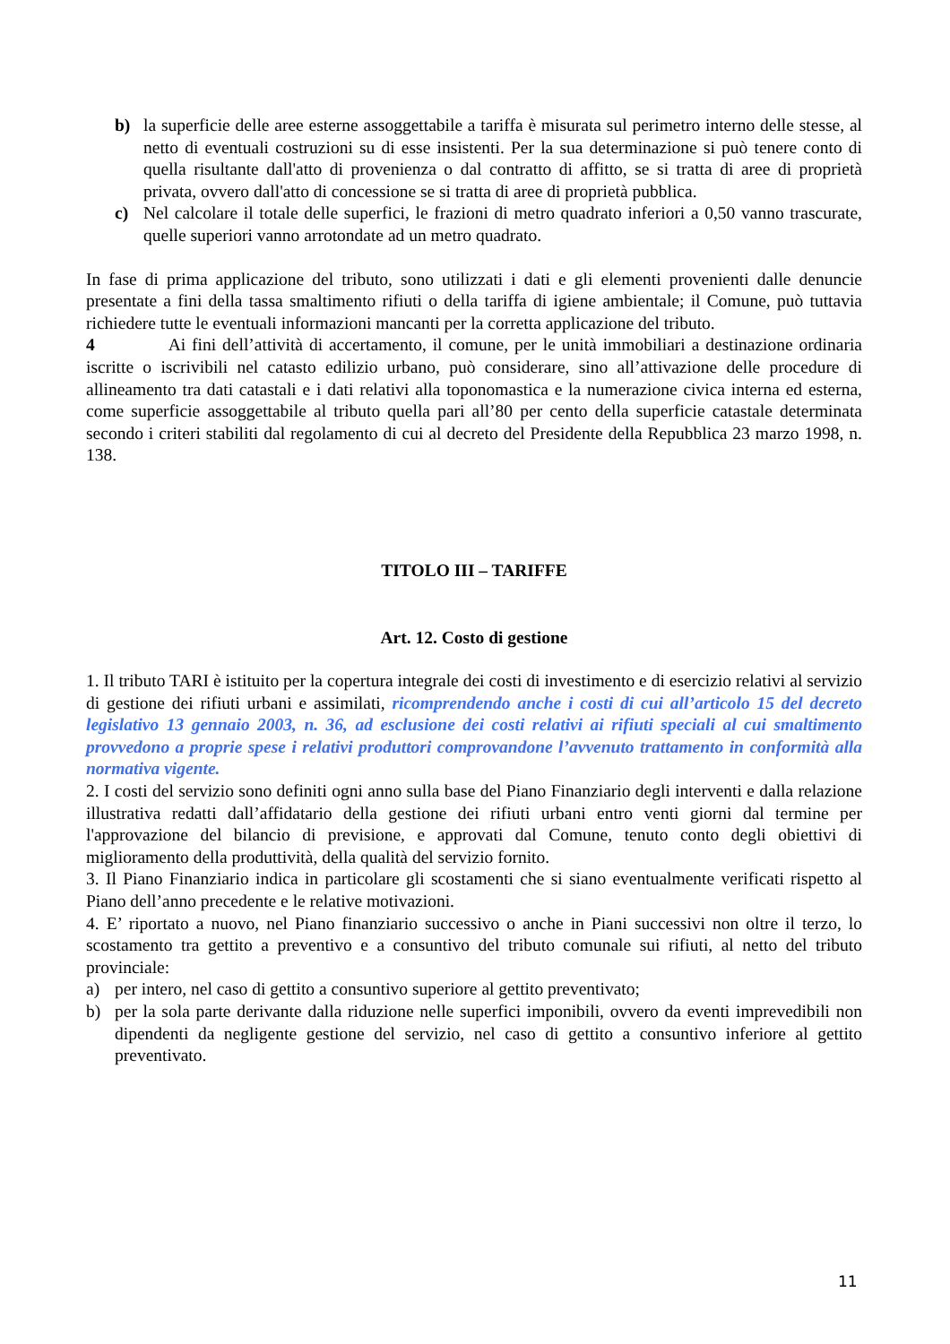b) la superficie delle aree esterne assoggettabile a tariffa è misurata sul perimetro interno delle stesse, al netto di eventuali costruzioni su di esse insistenti. Per la sua determinazione si può tenere conto di quella risultante dall'atto di provenienza o dal contratto di affitto, se si tratta di aree di proprietà privata, ovvero dall'atto di concessione se si tratta di aree di proprietà pubblica.
c) Nel calcolare il totale delle superfici, le frazioni di metro quadrato inferiori a 0,50 vanno trascurate, quelle superiori vanno arrotondate ad un metro quadrato.
In fase di prima applicazione del tributo, sono utilizzati i dati e gli elementi provenienti dalle denuncie presentate a fini della tassa smaltimento rifiuti o della tariffa di igiene ambientale; il Comune, può tuttavia richiedere tutte le eventuali informazioni mancanti per la corretta applicazione del tributo.
4 Ai fini dell’attività di accertamento, il comune, per le unità immobiliari a destinazione ordinaria iscritte o iscrivibili nel catasto edilizio urbano, può considerare, sino all’attivazione delle procedure di allineamento tra dati catastali e i dati relativi alla toponomastica e la numerazione civica interna ed esterna, come superficie assoggettabile al tributo quella pari all’80 per cento della superficie catastale determinata secondo i criteri stabiliti dal regolamento di cui al decreto del Presidente della Repubblica 23 marzo 1998, n. 138.
TITOLO III – TARIFFE
Art. 12. Costo di gestione
1. Il tributo TARI è istituito per la copertura integrale dei costi di investimento e di esercizio relativi al servizio di gestione dei rifiuti urbani e assimilati, ricomprendendo anche i costi di cui all’articolo 15 del decreto legislativo 13 gennaio 2003, n. 36, ad esclusione dei costi relativi ai rifiuti speciali al cui smaltimento provvedono a proprie spese i relativi produttori comprovandone l’avvenuto trattamento in conformità alla normativa vigente.
2. I costi del servizio sono definiti ogni anno sulla base del Piano Finanziario degli interventi e dalla relazione illustrativa redatti dall’affidatario della gestione dei rifiuti urbani entro venti giorni dal termine per l'approvazione del bilancio di previsione, e approvati dal Comune, tenuto conto degli obiettivi di miglioramento della produttività, della qualità del servizio fornito.
3. Il Piano Finanziario indica in particolare gli scostamenti che si siano eventualmente verificati rispetto al Piano dell’anno precedente e le relative motivazioni.
4. E’ riportato a nuovo, nel Piano finanziario successivo o anche in Piani successivi non oltre il terzo, lo scostamento tra gettito a preventivo e a consuntivo del tributo comunale sui rifiuti, al netto del tributo provinciale:
a) per intero, nel caso di gettito a consuntivo superiore al gettito preventivato;
b) per la sola parte derivante dalla riduzione nelle superfici imponibili, ovvero da eventi imprevedibili non dipendenti da negligente gestione del servizio, nel caso di gettito a consuntivo inferiore al gettito preventivato.
11